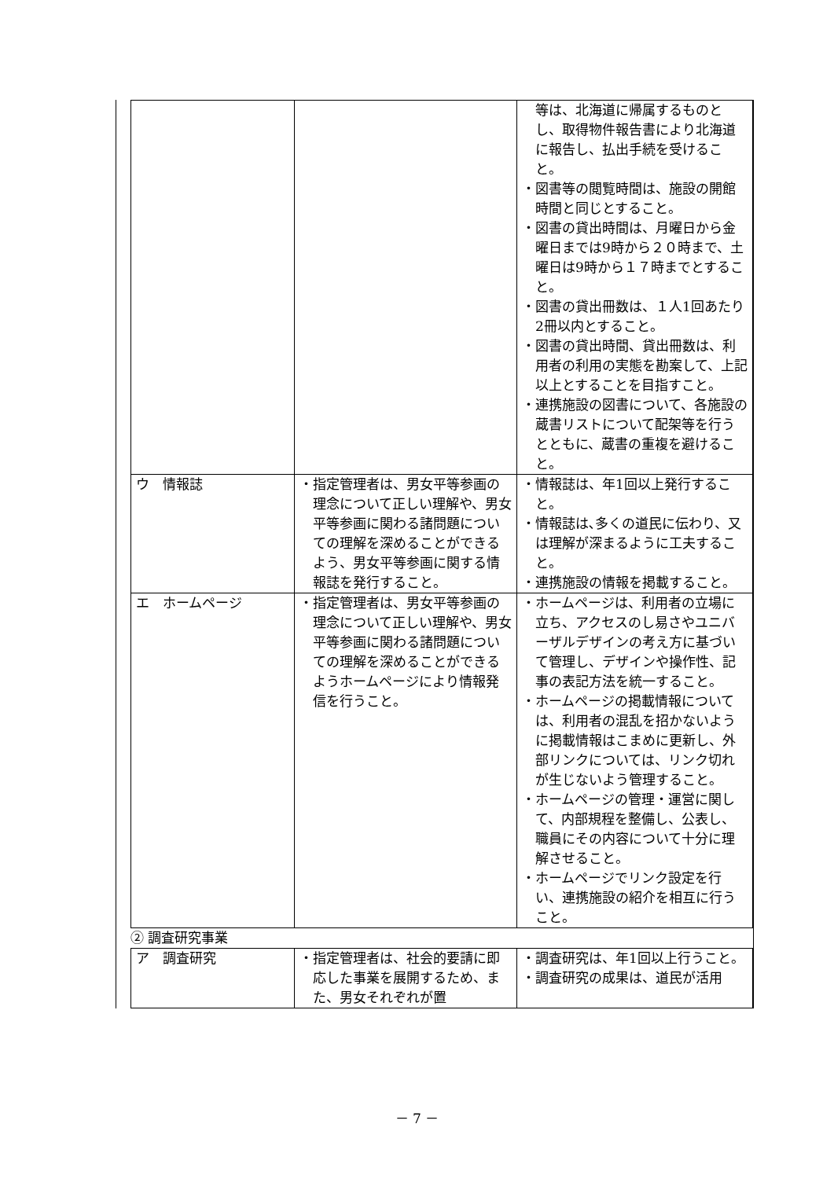| / / / 等は、北海道に帰属するものとし、取得物件報告書により北海道に報告し、払出手続を受けること。 ・図書等の閲覧時間は、施設の開館時間と同じとすること。 ・図書の貸出時間は、月曜日から金曜日までは9時から２０時まで、土曜日は9時から１７時までとすること。 ・図書の貸出冊数は、１人1回あたり2冊以内とすること。 ・図書の貸出時間、貸出冊数は、利用者の利用の実態を勘案して、上記以上とすることを目指すこと。 ・連携施設の図書について、各施設の蔵書リストについて配架等を行うとともに、蔵書の重複を避けること。 / / ウ 情報誌 / ・指定管理者は、男女平等参画の理念について正しい理解や、男女平等参画に関わる諸問題についての理解を深めることができるよう、男女平等参画に関する情報誌を発行すること。 / ・情報誌は、年1回以上発行すること。 ・情報誌は､多くの道民に伝わり、又は理解が深まるように工夫すること。 ・連携施設の情報を掲載すること。 / / エ ホームページ / ・指定管理者は、男女平等参画の理念について正しい理解や、男女平等参画に関わる諸問題についての理解を深めることができるようホームページにより情報発信を行うこと。 / ・ホームページは、利用者の立場に立ち、アクセスのし易さやユニバーザルデザインの考え方に基づいて管理し、デザインや操作性、記事の表記方法を統一すること。 ・ホームページの掲載情報については、利用者の混乱を招かないように掲載情報はこまめに更新し、外部リンクについては、リンク切れが生じないよう管理すること。 ・ホームページの管理・運営に関して、内部規程を整備し、公表し、職員にその内容について十分に理解させること。 ・ホームページでリンク設定を行い、連携施設の紹介を相互に行うこと。 / ② 調査研究事業 / ア 調査研究 / ・指定管理者は、社会的要請に即応した事業を展開するため、また、男女それぞれが置 / ・調査研究は、年1回以上行うこと。 ・調査研究の成果は、道民が活用 / |
－ 7 －